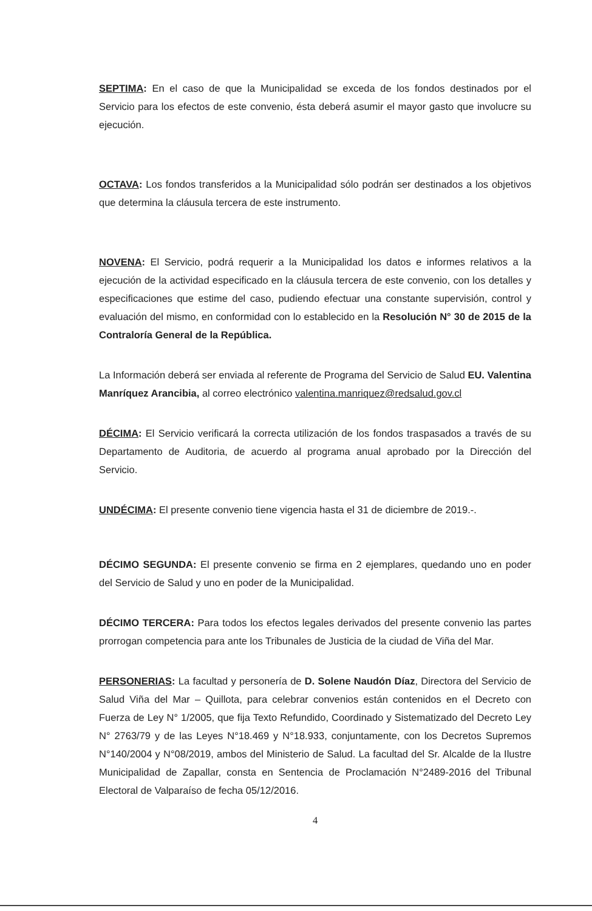SEPTIMA: En el caso de que la Municipalidad se exceda de los fondos destinados por el Servicio para los efectos de este convenio, ésta deberá asumir el mayor gasto que involucre su ejecución.
OCTAVA: Los fondos transferidos a la Municipalidad sólo podrán ser destinados a los objetivos que determina la cláusula tercera de este instrumento.
NOVENA: El Servicio, podrá requerir a la Municipalidad los datos e informes relativos a la ejecución de la actividad especificado en la cláusula tercera de este convenio, con los detalles y especificaciones que estime del caso, pudiendo efectuar una constante supervisión, control y evaluación del mismo, en conformidad con lo establecido en la Resolución N° 30 de 2015 de la Contraloría General de la República.
La Información deberá ser enviada al referente de Programa del Servicio de Salud EU. Valentina Manríquez Arancibia, al correo electrónico valentina.manriquez@redsalud.gov.cl
DÉCIMA: El Servicio verificará la correcta utilización de los fondos traspasados a través de su Departamento de Auditoria, de acuerdo al programa anual aprobado por la Dirección del Servicio.
UNDÉCIMA: El presente convenio tiene vigencia hasta el 31 de diciembre de 2019.-.
DÉCIMO SEGUNDA: El presente convenio se firma en 2 ejemplares, quedando uno en poder del Servicio de Salud y uno en poder de la Municipalidad.
DÉCIMO TERCERA: Para todos los efectos legales derivados del presente convenio las partes prorrogan competencia para ante los Tribunales de Justicia de la ciudad de Viña del Mar.
PERSONERIAS: La facultad y personería de D. Solene Naudón Díaz, Directora del Servicio de Salud Viña del Mar – Quillota, para celebrar convenios están contenidos en el Decreto con Fuerza de Ley N° 1/2005, que fija Texto Refundido, Coordinado y Sistematizado del Decreto Ley N° 2763/79 y de las Leyes N°18.469 y N°18.933, conjuntamente, con los Decretos Supremos N°140/2004 y N°08/2019, ambos del Ministerio de Salud. La facultad del Sr. Alcalde de la Ilustre Municipalidad de Zapallar, consta en Sentencia de Proclamación N°2489-2016 del Tribunal Electoral de Valparaíso de fecha 05/12/2016.
4